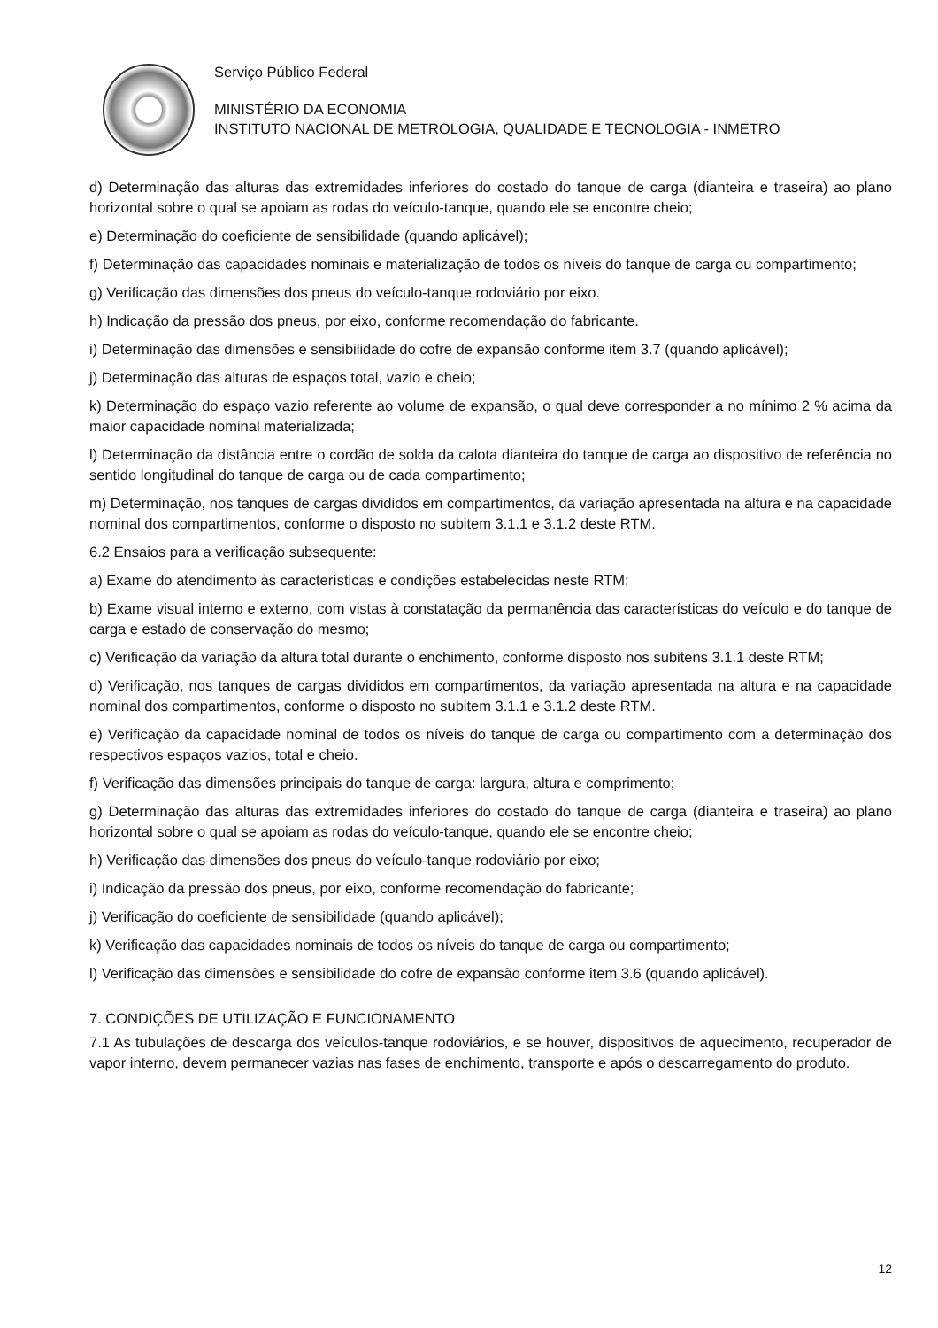Serviço Público Federal
MINISTÉRIO DA ECONOMIA
INSTITUTO NACIONAL DE METROLOGIA, QUALIDADE E TECNOLOGIA - INMETRO
d) Determinação das alturas das extremidades inferiores do costado do tanque de carga (dianteira e traseira) ao plano horizontal sobre o qual se apoiam as rodas do veículo-tanque, quando ele se encontre cheio;
e) Determinação do coeficiente de sensibilidade (quando aplicável);
f) Determinação das capacidades nominais e materialização de todos os níveis do tanque de carga ou compartimento;
g) Verificação das dimensões dos pneus do veículo-tanque rodoviário por eixo.
h) Indicação da pressão dos pneus, por eixo, conforme recomendação do fabricante.
i) Determinação das dimensões e sensibilidade do cofre de expansão conforme item 3.7 (quando aplicável);
j) Determinação das alturas de espaços total, vazio e cheio;
k) Determinação do espaço vazio referente ao volume de expansão, o qual deve corresponder a no mínimo 2 % acima da maior capacidade nominal materializada;
l) Determinação da distância entre o cordão de solda da calota dianteira do tanque de carga ao dispositivo de referência no sentido longitudinal do tanque de carga ou de cada compartimento;
m) Determinação, nos tanques de cargas divididos em compartimentos, da variação apresentada na altura e na capacidade nominal dos compartimentos, conforme o disposto no subitem 3.1.1 e 3.1.2 deste RTM.
6.2 Ensaios para a verificação subsequente:
a) Exame do atendimento às características e condições estabelecidas neste RTM;
b) Exame visual interno e externo, com vistas à constatação da permanência das características do veículo e do tanque de carga e estado de conservação do mesmo;
c) Verificação da variação da altura total durante o enchimento, conforme disposto nos subitens 3.1.1 deste RTM;
d) Verificação, nos tanques de cargas divididos em compartimentos, da variação apresentada na altura e na capacidade nominal dos compartimentos, conforme o disposto no subitem 3.1.1 e 3.1.2 deste RTM.
e) Verificação da capacidade nominal de todos os níveis do tanque de carga ou compartimento com a determinação dos respectivos espaços vazios, total e cheio.
f) Verificação das dimensões principais do tanque de carga: largura, altura e comprimento;
g) Determinação das alturas das extremidades inferiores do costado do tanque de carga (dianteira e traseira) ao plano horizontal sobre o qual se apoiam as rodas do veículo-tanque, quando ele se encontre cheio;
h) Verificação das dimensões dos pneus do veículo-tanque rodoviário por eixo;
i) Indicação da pressão dos pneus, por eixo, conforme recomendação do fabricante;
j) Verificação do coeficiente de sensibilidade (quando aplicável);
k) Verificação das capacidades nominais de todos os níveis do tanque de carga ou compartimento;
l) Verificação das dimensões e sensibilidade do cofre de expansão conforme item 3.6 (quando aplicável).
7. CONDIÇÕES DE UTILIZAÇÃO E FUNCIONAMENTO
7.1 As tubulações de descarga dos veículos-tanque rodoviários, e se houver, dispositivos de aquecimento, recuperador de vapor interno, devem permanecer vazias nas fases de enchimento, transporte e após o descarregamento do produto.
12